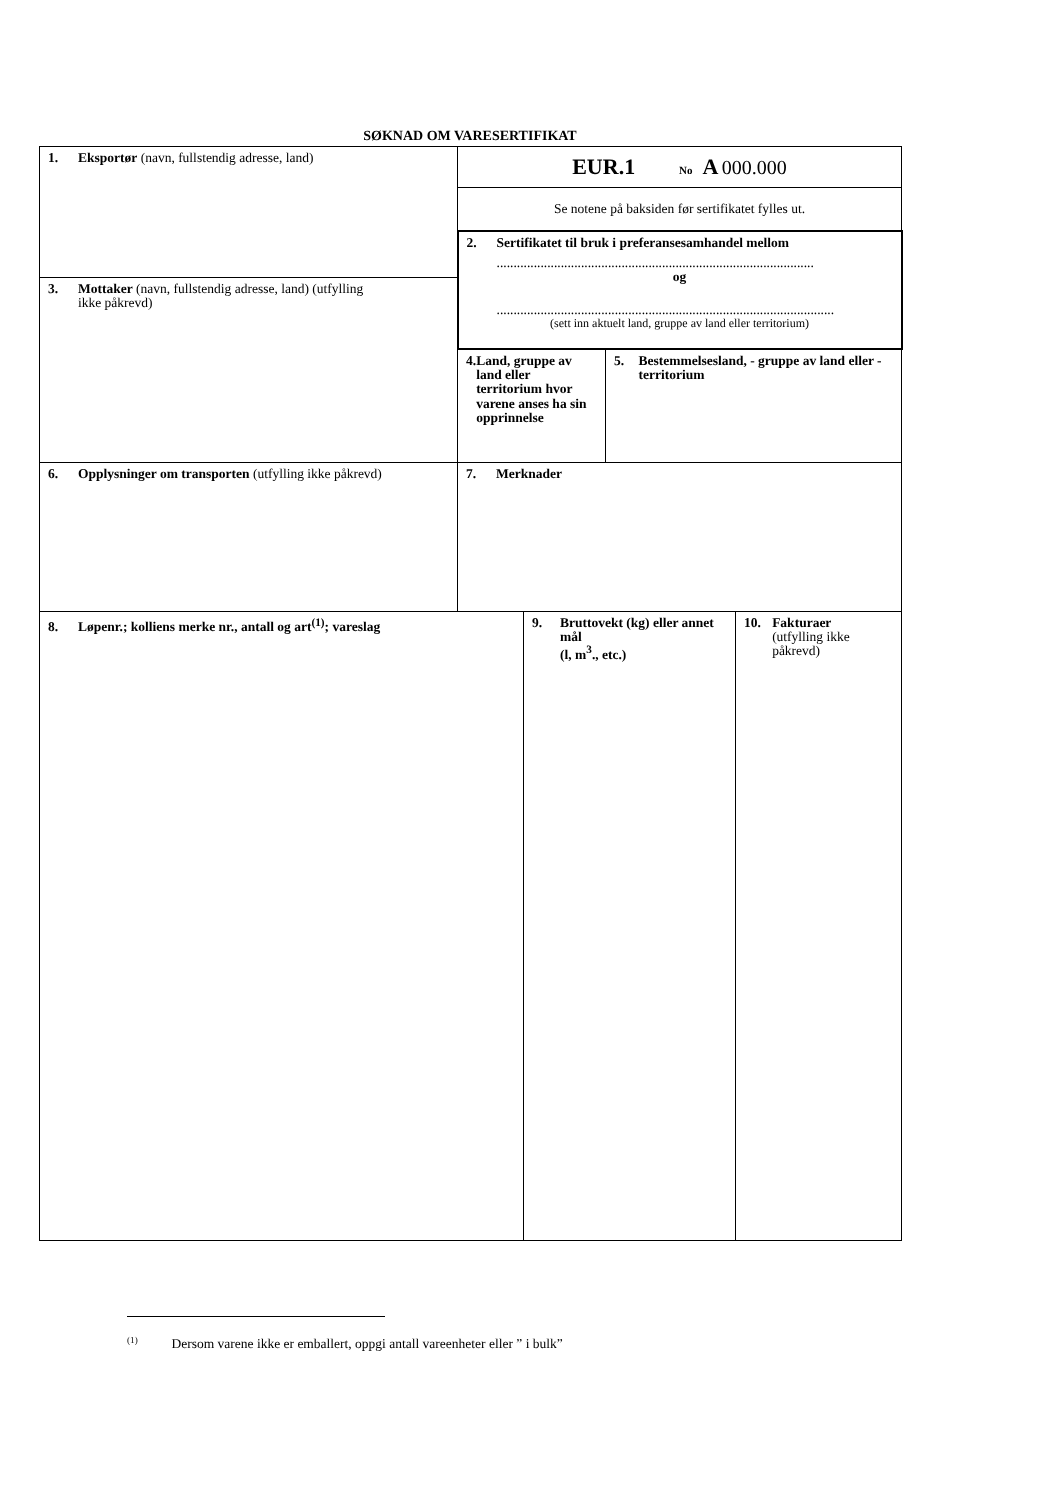SØKNAD OM VARESERTIFIKAT
| 1. Eksportør (navn, fullstendig adresse, land) | EUR.1 No A 000.000 | | | |
| | Se notene på baksiden før sertifikatet fylles ut. | | | |
| | 2. Sertifikatet til bruk i preferansesamhandel mellom .............................................................................................. og .................................................................................................... (sett inn aktuelt land, gruppe av land eller territorium) | | | |
| 3. Mottaker (navn, fullstendig adresse, land) (utfylling ikke påkrevd) | | | | |
| | 4. Land, gruppe av land eller territorium hvor varene anses ha sin opprinnelse | | 5. Bestemmelsesland, - gruppe av land eller - territorium | |
| 6. Opplysninger om transporten (utfylling ikke påkrevd) | 7. Merknader | | | |
| 8. Løpenr.; kolliens merke nr., antall og art<sup>(1)</sup>; vareslag | | 9. Bruttovekt (kg) eller annet mål (l, m<sup>3</sup>., etc.) | | 10. Fakturaer (utfylling ikke påkrevd) |
<sup>(1)</sup> Dersom varene ikke er emballert, oppgi antall vareenheter eller ” i bulk”